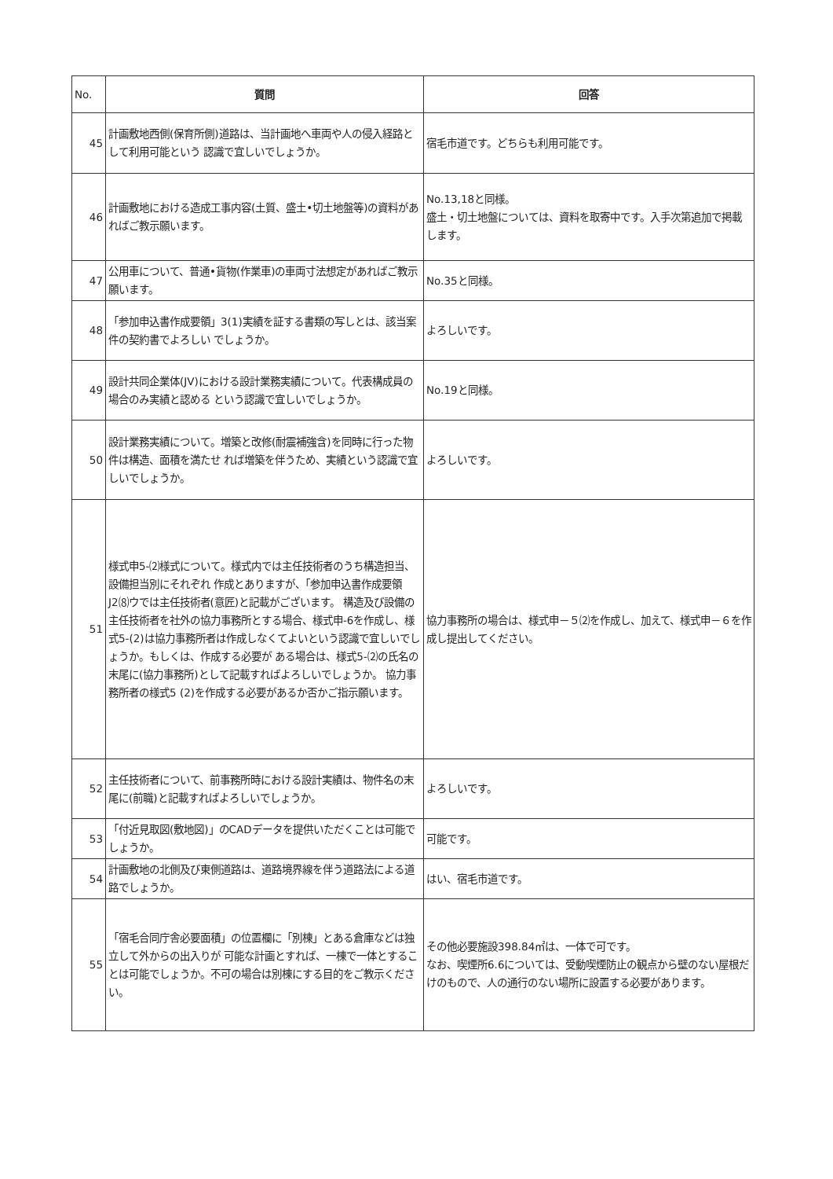| No. | 質問 | 回答 |
| --- | --- | --- |
| 45 | 計画敷地西側(保育所側)道路は、当計画地へ車両や人の侵入経路として利用可能という 認識で宜しいでしょうか。 | 宿毛市道です。どちらも利用可能です。 |
| 46 | 計画敷地における造成工事内容(土質、盛土•切土地盤等)の資料があればご教示願います。 | No.13,18と同様。 盛土・切土地盤については、資料を取寄中です。入手次第追加で掲載します。 |
| 47 | 公用車について、普通•貨物(作業車)の車両寸法想定があればご教示願います。 | No.35と同様。 |
| 48 | 「参加申込書作成要領」3(1)実績を証する書類の写しとは、該当案件の契約書でよろしい でしょうか。 | よろしいです。 |
| 49 | 設計共同企業体(JV)における設計業務実績について。代表構成員の場合のみ実績と認める という認識で宜しいでしょうか。 | No.19と同様。 |
| 50 | 設計業務実績について。増築と改修(耐震補強含)を同時に行った物件は構造、面積を満たせ れば増築を伴うため、実績という認識で宜しいでしょうか。 | よろしいです。 |
| 51 | 様式申5-⑵様式について。様式内では主任技術者のうち構造担当、設備担当別にそれぞれ 作成とありますが、「参加申込書作成要領J2⑻ウでは主任技術者(意匠)と記載がございます。 構造及び設備の主任技術者を社外の協力事務所とする場合、様式申-6を作成し、様式5-(2)は協力事務所者は作成しなくてよいという認識で宜しいでしょうか。もしくは、作成する必要が ある場合は、様式5-⑵の氏名の末尾に(協力事務所)として記載すればよろしいでしょうか。 協力事務所者の様式5 (2)を作成する必要があるか否かご指示願います。 | 協力事務所の場合は、様式申－５⑵を作成し、加えて、様式申－６を作成し提出してください。 |
| 52 | 主任技術者について、前事務所時における設計実績は、物件名の末尾に(前職)と記載すればよろしいでしょうか。 | よろしいです。 |
| 53 | 「付近見取図(敷地図)」のCADデータを提供いただくことは可能でしょうか。 | 可能です。 |
| 54 | 計画敷地の北側及び東側道路は、道路境界線を伴う道路法による道路でしょうか。 | はい、宿毛市道です。 |
| 55 | 「宿毛合同庁舎必要面積」の位置欄に「別棟」とある倉庫などは独立して外からの出入りが 可能な計画とすれば、一棟で一体とすることは可能でしょうか。不可の場合は別棟にする目的をご教示ください。 | その他必要施設398.84㎡は、一体で可です。 なお、喫煙所6.6については、受動喫煙防止の観点から壁のない屋根だけのもので、人の通行のない場所に設置する必要があります。 |